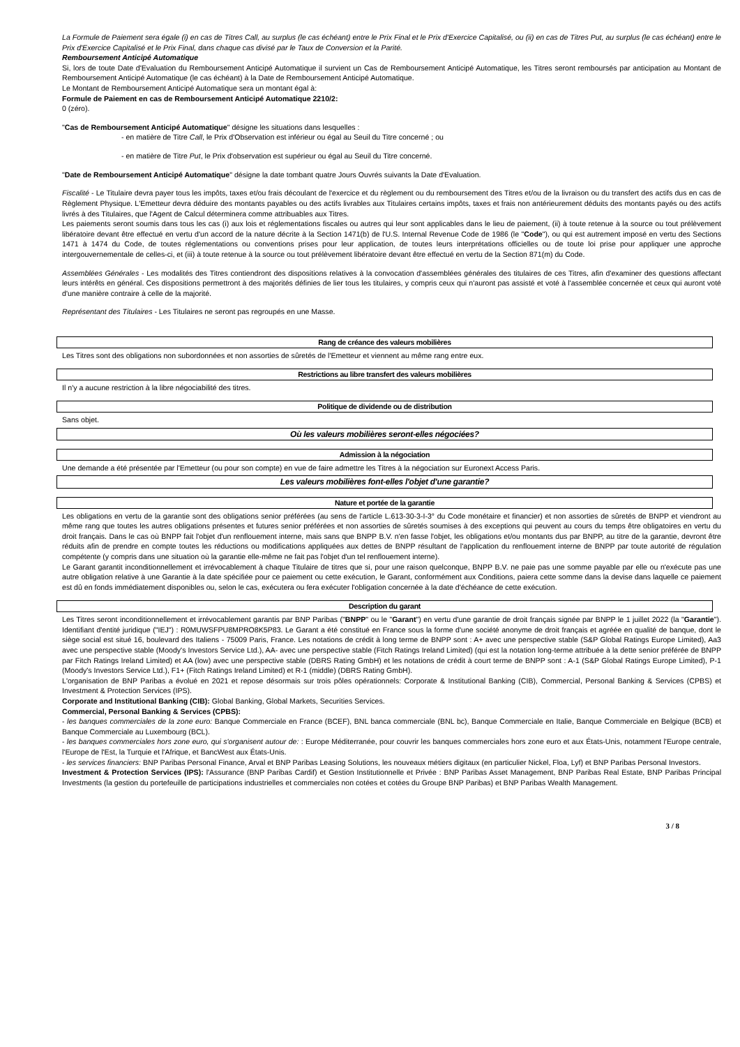La Formule de Paiement sera égale (i) en cas de Titres Call, au surplus (le cas échéant) entre le Prix Final et le Prix d'Exercice Capitalisé, ou (ii) en cas de Titres Put, au surplus (le cas échéant) entre le Prix d'Exercice Capitalisé et le Prix Final, dans chaque cas divisé par le Taux de Conversion et la Parité.
Remboursement Anticipé Automatique
Si, lors de toute Date d'Evaluation du Remboursement Anticipé Automatique il survient un Cas de Remboursement Anticipé Automatique, les Titres seront remboursés par anticipation au Montant de Remboursement Anticipé Automatique (le cas échéant) à la Date de Remboursement Anticipé Automatique.
Le Montant de Remboursement Anticipé Automatique sera un montant égal à:
Formule de Paiement en cas de Remboursement Anticipé Automatique 2210/2:
0 (zéro).
"Cas de Remboursement Anticipé Automatique" désigne les situations dans lesquelles :
- en matière de Titre Call, le Prix d'Observation est inférieur ou égal au Seuil du Titre concerné ; ou
- en matière de Titre Put, le Prix d'observation est supérieur ou égal au Seuil du Titre concerné.
"Date de Remboursement Anticipé Automatique" désigne la date tombant quatre Jours Ouvrés suivants la Date d'Evaluation.
Fiscalité - Le Titulaire devra payer tous les impôts, taxes et/ou frais découlant de l'exercice et du règlement ou du remboursement des Titres et/ou de la livraison ou du transfert des actifs dus en cas de Règlement Physique. L'Emetteur devra déduire des montants payables ou des actifs livrables aux Titulaires certains impôts, taxes et frais non antérieurement déduits des montants payés ou des actifs livrés à des Titulaires, que l'Agent de Calcul déterminera comme attribuables aux Titres.
Les paiements seront soumis dans tous les cas (i) aux lois et réglementations fiscales ou autres qui leur sont applicables dans le lieu de paiement, (ii) à toute retenue à la source ou tout prélèvement libératoire devant être effectué en vertu d'un accord de la nature décrite à la Section 1471(b) de l'U.S. Internal Revenue Code de 1986 (le "Code"), ou qui est autrement imposé en vertu des Sections 1471 à 1474 du Code, de toutes réglementations ou conventions prises pour leur application, de toutes leurs interprétations officielles ou de toute loi prise pour appliquer une approche intergouvernementale de celles-ci, et (iii) à toute retenue à la source ou tout prélèvement libératoire devant être effectué en vertu de la Section 871(m) du Code.
Assemblées Générales - Les modalités des Titres contiendront des dispositions relatives à la convocation d'assemblées générales des titulaires de ces Titres, afin d'examiner des questions affectant leurs intérêts en général. Ces dispositions permettront à des majorités définies de lier tous les titulaires, y compris ceux qui n'auront pas assisté et voté à l'assemblée concernée et ceux qui auront voté d'une manière contraire à celle de la majorité.
Représentant des Titulaires - Les Titulaires ne seront pas regroupés en une Masse.
Rang de créance des valeurs mobilières
Les Titres sont des obligations non subordonnées et non assorties de sûretés de l'Emetteur et viennent au même rang entre eux.
Restrictions au libre transfert des valeurs mobilières
Il n'y a aucune restriction à la libre négociabilité des titres.
Politique de dividende ou de distribution
Sans objet.
Où les valeurs mobilières seront-elles négociées?
Admission à la négociation
Une demande a été présentée par l'Emetteur (ou pour son compte) en vue de faire admettre les Titres à la négociation sur Euronext Access Paris.
Les valeurs mobilières font-elles l'objet d'une garantie?
Nature et portée de la garantie
Les obligations en vertu de la garantie sont des obligations senior préférées (au sens de l'article L.613-30-3-I-3° du Code monétaire et financier) et non assorties de sûretés de BNPP et viendront au même rang que toutes les autres obligations présentes et futures senior préférées et non assorties de sûretés soumises à des exceptions qui peuvent au cours du temps être obligatoires en vertu du droit français. Dans le cas où BNPP fait l'objet d'un renflouement interne, mais sans que BNPP B.V. n'en fasse l'objet, les obligations et/ou montants dus par BNPP, au titre de la garantie, devront être réduits afin de prendre en compte toutes les réductions ou modifications appliquées aux dettes de BNPP résultant de l'application du renflouement interne de BNPP par toute autorité de régulation compétente (y compris dans une situation où la garantie elle-même ne fait pas l'objet d'un tel renflouement interne).
Le Garant garantit inconditionnellement et irrévocablement à chaque Titulaire de titres que si, pour une raison quelconque, BNPP B.V. ne paie pas une somme payable par elle ou n'exécute pas une autre obligation relative à une Garantie à la date spécifiée pour ce paiement ou cette exécution, le Garant, conformément aux Conditions, paiera cette somme dans la devise dans laquelle ce paiement est dû en fonds immédiatement disponibles ou, selon le cas, exécutera ou fera exécuter l'obligation concernée à la date d'échéance de cette exécution.
Description du garant
Les Titres seront inconditionnellement et irrévocablement garantis par BNP Paribas ("BNPP" ou le "Garant") en vertu d'une garantie de droit français signée par BNPP le 1 juillet 2022 (la "Garantie"). Identifiant d'entité juridique ("IEJ") : R0MUWSFPU8MPRO8K5P83. Le Garant a été constitué en France sous la forme d'une société anonyme de droit français et agréée en qualité de banque, dont le siège social est situé 16, boulevard des Italiens - 75009 Paris, France. Les notations de crédit à long terme de BNPP sont : A+ avec une perspective stable (S&P Global Ratings Europe Limited), Aa3 avec une perspective stable (Moody's Investors Service Ltd.), AA- avec une perspective stable (Fitch Ratings Ireland Limited) (qui est la notation long-terme attribuée à la dette senior préférée de BNPP par Fitch Ratings Ireland Limited) et AA (low) avec une perspective stable (DBRS Rating GmbH) et les notations de crédit à court terme de BNPP sont : A-1 (S&P Global Ratings Europe Limited), P-1 (Moody's Investors Service Ltd.), F1+ (Fitch Ratings Ireland Limited) et R-1 (middle) (DBRS Rating GmbH).
L'organisation de BNP Paribas a évolué en 2021 et repose désormais sur trois pôles opérationnels: Corporate & Institutional Banking (CIB), Commercial, Personal Banking & Services (CPBS) et Investment & Protection Services (IPS).
Corporate and Institutional Banking (CIB): Global Banking, Global Markets, Securities Services.
Commercial, Personal Banking & Services (CPBS):
- les banques commerciales de la zone euro: Banque Commerciale en France (BCEF), BNL banca commerciale (BNL bc), Banque Commerciale en Italie, Banque Commerciale en Belgique (BCB) et Banque Commerciale au Luxembourg (BCL).
- les banques commerciales hors zone euro, qui s'organisent autour de: : Europe Méditerranée, pour couvrir les banques commerciales hors zone euro et aux États-Unis, notamment l'Europe centrale, l'Europe de l'Est, la Turquie et l'Afrique, et BancWest aux États-Unis.
- les services financiers: BNP Paribas Personal Finance, Arval et BNP Paribas Leasing Solutions, les nouveaux métiers digitaux (en particulier Nickel, Floa, Lyf) et BNP Paribas Personal Investors.
Investment & Protection Services (IPS): l'Assurance (BNP Paribas Cardif) et Gestion Institutionnelle et Privée : BNP Paribas Asset Management, BNP Paribas Real Estate, BNP Paribas Principal Investments (la gestion du portefeuille de participations industrielles et commerciales non cotées et cotées du Groupe BNP Paribas) et BNP Paribas Wealth Management.
3 / 8